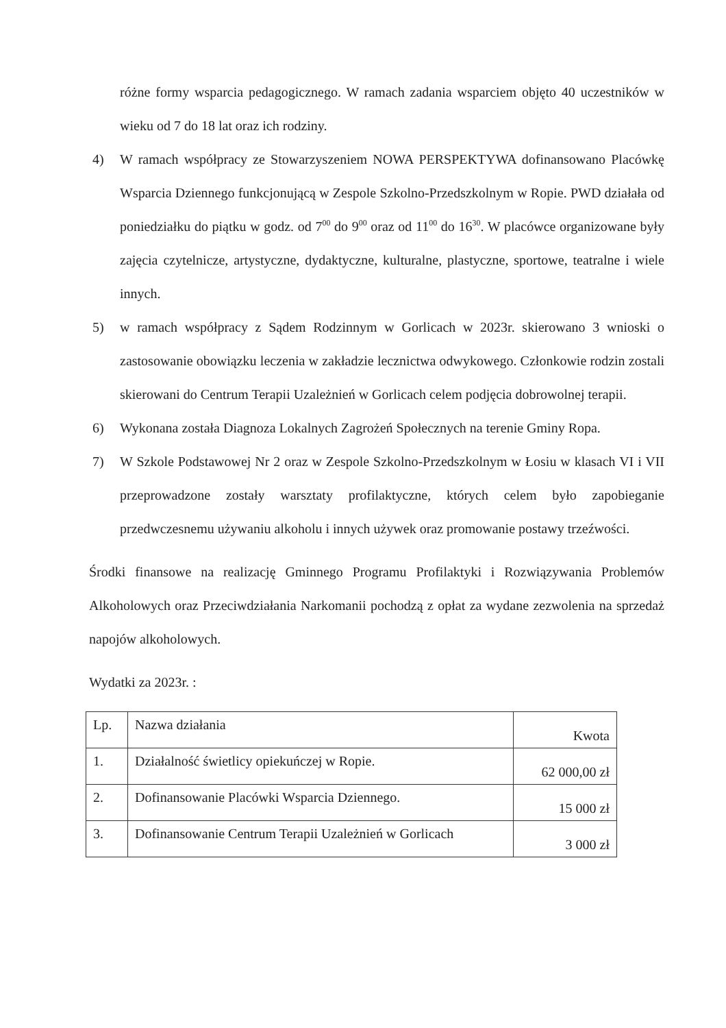różne formy wsparcia pedagogicznego. W ramach zadania wsparciem objęto 40 uczestników w wieku od 7 do 18 lat oraz ich rodziny.
4) W ramach współpracy ze Stowarzyszeniem NOWA PERSPEKTYWA dofinansowano Placówkę Wsparcia Dziennego funkcjonującą w Zespole Szkolno-Przedszkolnym w Ropie. PWD działała od poniedziałku do piątku w godz. od 7<sup>00</sup> do 9<sup>00</sup> oraz od 11<sup>00</sup> do 16<sup>30</sup>. W placówce organizowane były zajęcia czytelnicze, artystyczne, dydaktyczne, kulturalne, plastyczne, sportowe, teatralne i wiele innych.
5) w ramach współpracy z Sądem Rodzinnym w Gorlicach w 2023r. skierowano 3 wnioski o zastosowanie obowiązku leczenia w zakładzie lecznictwa odwykowego. Członkowie rodzin zostali skierowani do Centrum Terapii Uzależnień w Gorlicach celem podjęcia dobrowolnej terapii.
6) Wykonana została Diagnoza Lokalnych Zagrożeń Społecznych na terenie Gminy Ropa.
7) W Szkole Podstawowej Nr 2 oraz w Zespole Szkolno-Przedszkolnym w Łosiu w klasach VI i VII przeprowadzone zostały warsztaty profilaktyczne, których celem było zapobieganie przedwczesnemu używaniu alkoholu i innych używek oraz promowanie postawy trzeźwości.
Środki finansowe na realizację Gminnego Programu Profilaktyki i Rozwiązywania Problemów Alkoholowych oraz Przeciwdziałania Narkomanii pochodzą z opłat za wydane zezwolenia na sprzedaż napojów alkoholowych.
Wydatki za 2023r. :
| Lp. | Nazwa działania | Kwota |
| 1. | Działalność świetlicy opiekuńczej w Ropie. | 62 000,00 zł |
| 2. | Dofinansowanie Placówki Wsparcia Dziennego. | 15 000 zł |
| 3. | Dofinansowanie Centrum Terapii Uzależnień w Gorlicach | 3 000 zł |